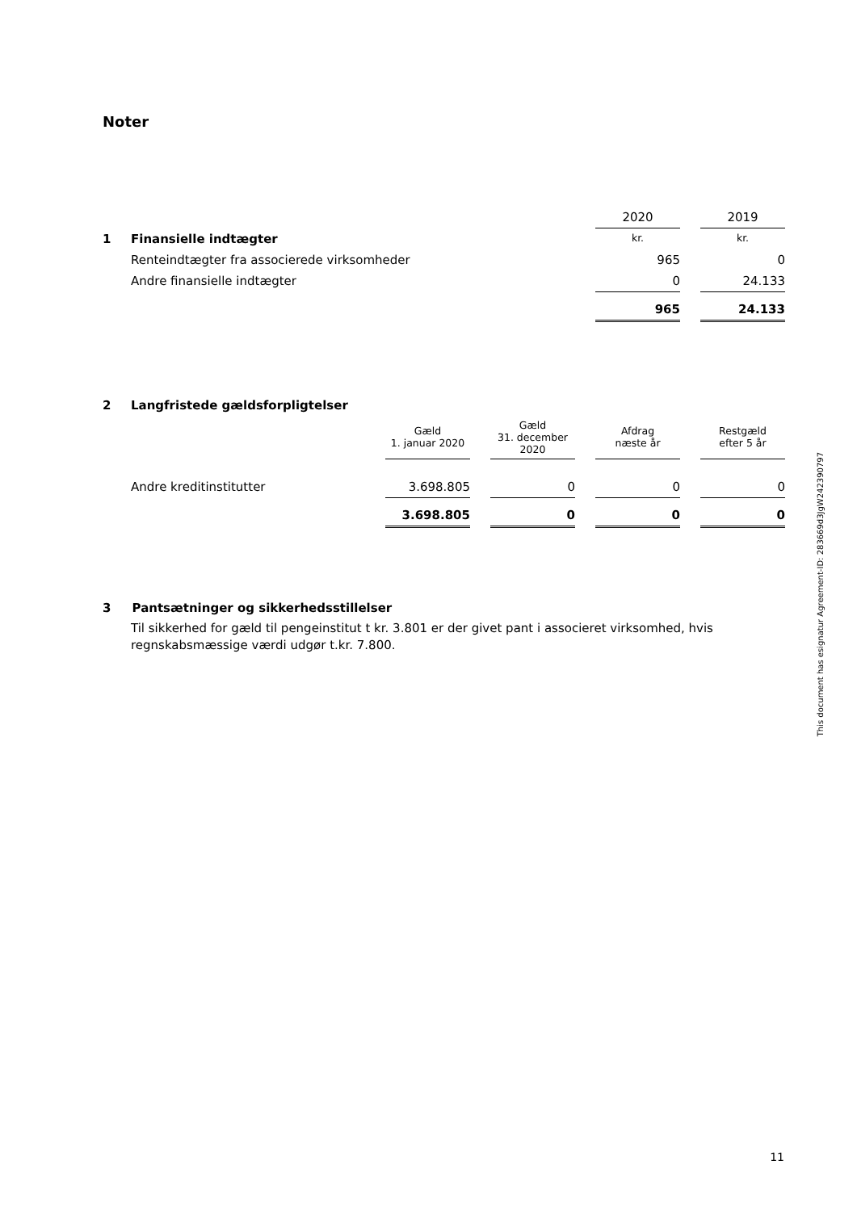Noter
| | | 2020 | | 2019 |
| 1 | Finansielle indtægter | kr. | | kr. |
| | Renteindtægter fra associerede virksomheder | 965 | | 0 |
| | Andre finansielle indtægter | 0 | | 24.133 |
| | | 965 | | 24.133 |
| 2 | Langfristede gældsforpligtelser | | | | | | | |
| | | Gæld 1. januar 2020 | | Gæld 31. december 2020 | | Afdrag næste år | | Restgæld efter 5 år |
| | Andre kreditinstitutter | 3.698.805 | | 0 | | 0 | | 0 |
| | | 3.698.805 | | 0 | | 0 | | 0 |
3 Pantsætninger og sikkerhedsstillelser
Til sikkerhed for gæld til pengeinstitut t kr. 3.801 er der givet pant i associeret virksomhed, hvis regnskabsmæssige værdi udgør t.kr. 7.800.
This document has esignatur Agreement-ID: 283669d3JgW242390797
11